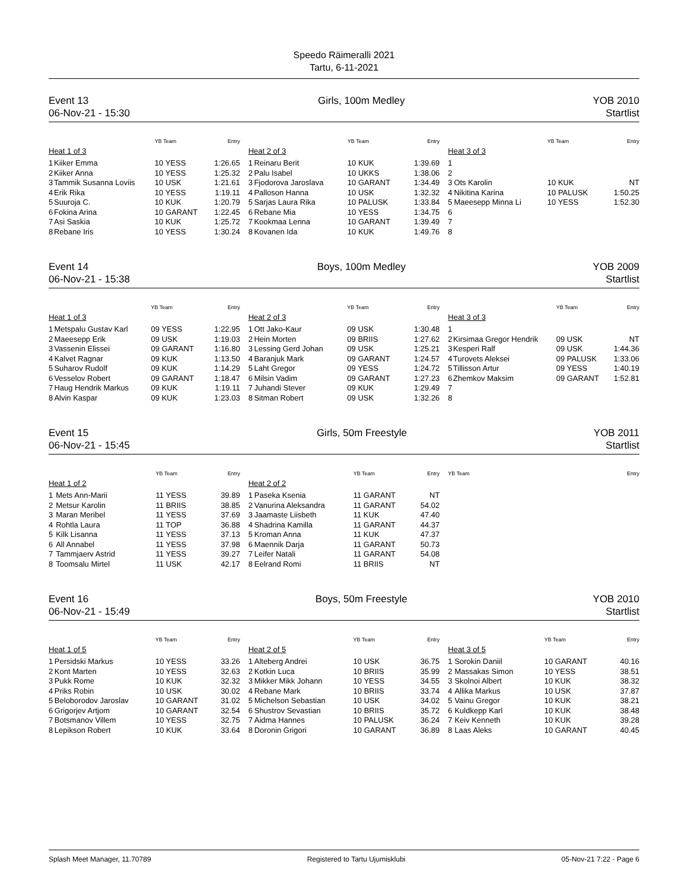Speedo Räimeralli 2021
Tartu, 6-11-2021
Event 13
06-Nov-21 - 15:30
Girls, 100m Medley YOB 2010
Startlist
| | | YB Team | Entry |
| --- | --- | --- | --- |
| Heat 1 of 3 | | | |
| 1 | Kiiker Emma | 10 YESS | 1:26.65 |
| 2 | Kiiker Anna | 10 YESS | 1:25.32 |
| 3 | Tammik Susanna Loviis | 10 USK | 1:21.61 |
| 4 | Erik Rika | 10 YESS | 1:19.11 |
| 5 | Suuroja C. | 10 KUK | 1:20.79 |
| 6 | Fokina Arina | 10 GARANT | 1:22.45 |
| 7 | Asi Saskia | 10 KUK | 1:25.72 |
| 8 | Rebane Iris | 10 YESS | 1:30.24 |
| | | YB Team | Entry |
| --- | --- | --- | --- |
| Heat 2 of 3 | | | |
| 1 | Reinaru Berit | 10 KUK | 1:39.69 |
| 2 | Palu Isabel | 10 UKKS | 1:38.06 |
| 3 | Fjodorova Jaroslava | 10 GARANT | 1:34.49 |
| 4 | Palloson Hanna | 10 USK | 1:32.32 |
| 5 | Sarjas Laura Rika | 10 PALUSK | 1:33.84 |
| 6 | Rebane Mia | 10 YESS | 1:34.75 |
| 7 | Kookmaa Lenna | 10 GARANT | 1:39.49 |
| 8 | Kovanen Ida | 10 KUK | 1:49.76 |
| | | YB Team | Entry |
| --- | --- | --- | --- |
| Heat 3 of 3 | | | |
| 1 | | | |
| 2 | | | |
| 3 | Ots Karolin | 10 KUK | NT |
| 4 | Nikitina Karina | 10 PALUSK | 1:50.25 |
| 5 | Maeesepp Minna Li | 10 YESS | 1:52.30 |
| 6 | | | |
| 7 | | | |
| 8 | | | |
Event 14
06-Nov-21 - 15:38
Boys, 100m Medley YOB 2009
Startlist
| | | YB Team | Entry |
| --- | --- | --- | --- |
| Heat 1 of 3 | | | |
| 1 | Metspalu Gustav Karl | 09 YESS | 1:22.95 |
| 2 | Maeesepp Erik | 09 USK | 1:19.03 |
| 3 | Vassenin Elissei | 09 GARANT | 1:16.80 |
| 4 | Kalvet Ragnar | 09 KUK | 1:13.50 |
| 5 | Suharov Rudolf | 09 KUK | 1:14.29 |
| 6 | Vesselov Robert | 09 GARANT | 1:18.47 |
| 7 | Haug Hendrik Markus | 09 KUK | 1:19.11 |
| 8 | Alvin Kaspar | 09 KUK | 1:23.03 |
| | | YB Team | Entry |
| --- | --- | --- | --- |
| Heat 2 of 3 | | | |
| 1 | Ott Jako-Kaur | 09 USK | 1:30.48 |
| 2 | Hein Morten | 09 BRIIS | 1:27.62 |
| 3 | Lessing Gerd Johan | 09 USK | 1:25.21 |
| 4 | Baranjuk Mark | 09 GARANT | 1:24.57 |
| 5 | Laht Gregor | 09 YESS | 1:24.72 |
| 6 | Milsin Vadim | 09 GARANT | 1:27.23 |
| 7 | Juhandi Stever | 09 KUK | 1:29.49 |
| 8 | Sitman Robert | 09 USK | 1:32.26 |
| | | YB Team | Entry |
| --- | --- | --- | --- |
| Heat 3 of 3 | | | |
| 1 | | | |
| 2 | Kirsimaa Gregor Hendrik | 09 USK | NT |
| 3 | Kesperi Ralf | 09 USK | 1:44.36 |
| 4 | Turovets Aleksei | 09 PALUSK | 1:33.06 |
| 5 | Tillisson Artur | 09 YESS | 1:40.19 |
| 6 | Zhemkov Maksim | 09 GARANT | 1:52.81 |
| 7 | | | |
| 8 | | | |
Event 15
06-Nov-21 - 15:45
Girls, 50m Freestyle YOB 2011
Startlist
| | | YB Team | Entry |
| --- | --- | --- | --- |
| Heat 1 of 2 | | | |
| 1 | Mets Ann-Marii | 11 YESS | 39.89 |
| 2 | Metsur Karolin | 11 BRIIS | 38.85 |
| 3 | Maran Meribel | 11 YESS | 37.69 |
| 4 | Rohtla Laura | 11 TOP | 36.88 |
| 5 | Kilk Lisanna | 11 YESS | 37.13 |
| 6 | All Annabel | 11 YESS | 37.98 |
| 7 | Tammjaerv Astrid | 11 YESS | 39.27 |
| 8 | Toomsalu Mirtel | 11 USK | 42.17 |
| | | YB Team | Entry |
| --- | --- | --- | --- |
| Heat 2 of 2 | | | |
| 1 | Paseka Ksenia | 11 GARANT | NT |
| 2 | Vanurina Aleksandra | 11 GARANT | 54.02 |
| 3 | Jaamaste Liisbeth | 11 KUK | 47.40 |
| 4 | Shadrina Kamilla | 11 GARANT | 44.37 |
| 5 | Kroman Anna | 11 KUK | 47.37 |
| 6 | Maennik Darja | 11 GARANT | 50.73 |
| 7 | Leifer Natali | 11 GARANT | 54.08 |
| 8 | Eelrand Romi | 11 BRIIS | NT |
| | | YB Team | Entry |
| --- | --- | --- | --- |
Event 16
06-Nov-21 - 15:49
Boys, 50m Freestyle YOB 2010
Startlist
| | | YB Team | Entry |
| --- | --- | --- | --- |
| Heat 1 of 5 | | | |
| 1 | Persidski Markus | 10 YESS | 33.26 |
| 2 | Kont Marten | 10 YESS | 32.63 |
| 3 | Pukk Rome | 10 KUK | 32.32 |
| 4 | Priks Robin | 10 USK | 30.02 |
| 5 | Beloborodov Jaroslav | 10 GARANT | 31.02 |
| 6 | Grigorjev Artjom | 10 GARANT | 32.54 |
| 7 | Botsmanov Villem | 10 YESS | 32.75 |
| 8 | Lepikson Robert | 10 KUK | 33.64 |
| | | YB Team | Entry |
| --- | --- | --- | --- |
| Heat 2 of 5 | | | |
| 1 | Alteberg Andrei | 10 USK | 36.75 |
| 2 | Kotkin Luca | 10 BRIIS | 35.99 |
| 3 | Mikker Mikk Johann | 10 YESS | 34.55 |
| 4 | Rebane Mark | 10 BRIIS | 33.74 |
| 5 | Michelson Sebastian | 10 USK | 34.02 |
| 6 | Shustrov Sevastian | 10 BRIIS | 35.72 |
| 7 | Aidma Hannes | 10 PALUSK | 36.24 |
| 8 | Doronin Grigori | 10 GARANT | 36.89 |
| | | YB Team | Entry |
| --- | --- | --- | --- |
| Heat 3 of 5 | | | |
| 1 | Sorokin Daniil | 10 GARANT | 40.16 |
| 2 | Massakas Simon | 10 YESS | 38.51 |
| 3 | Skolnoi Albert | 10 KUK | 38.32 |
| 4 | Allika Markus | 10 USK | 37.87 |
| 5 | Vainu Gregor | 10 KUK | 38.21 |
| 6 | Kuldkepp Karl | 10 KUK | 38.48 |
| 7 | Keiv Kenneth | 10 KUK | 39.28 |
| 8 | Laas Aleks | 10 GARANT | 40.45 |
Splash Meet Manager, 11.70789 Registered to Tartu Ujumisklubi 05-Nov-21 7:22 - Page 6